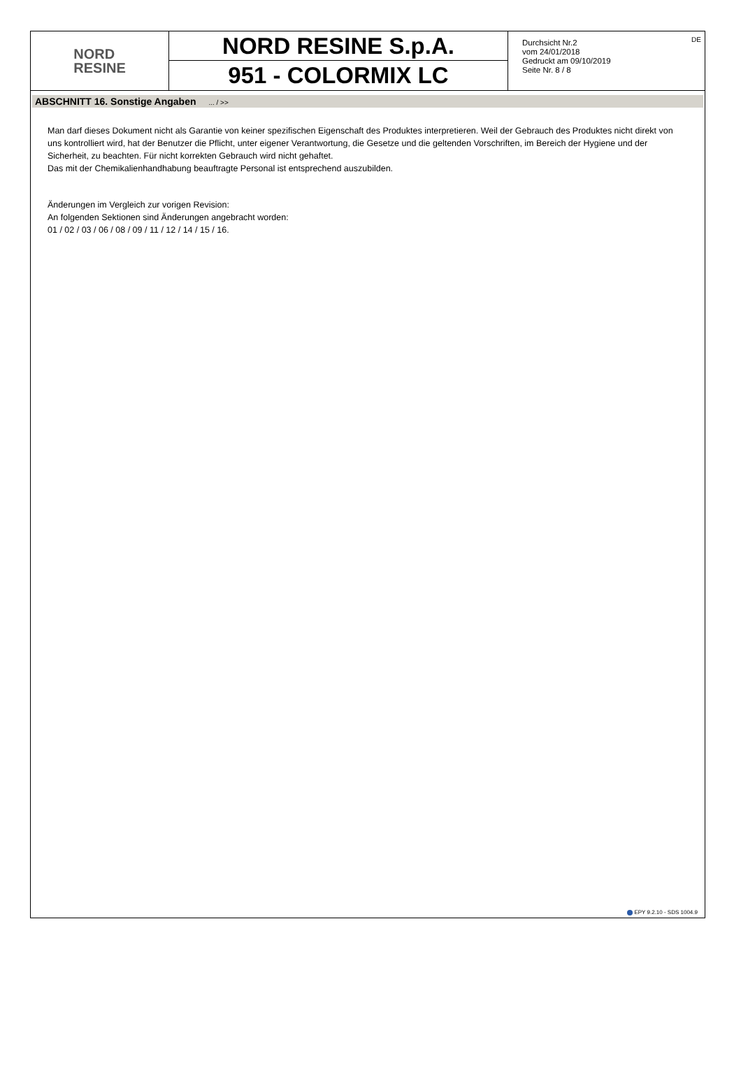NORD
RESINE
NORD RESINE S.p.A.
951 - COLORMIX LC
Durchsicht Nr.2
vom 24/01/2018
Gedruckt am 09/10/2019
Seite Nr. 8 / 8
DE
ABSCHNITT 16. Sonstige Angaben ... / >>
Man darf dieses Dokument nicht als Garantie von keiner spezifischen Eigenschaft des Produktes interpretieren. Weil der Gebrauch des Produktes nicht direkt von uns kontrolliert wird, hat der Benutzer die Pflicht, unter eigener Verantwortung, die Gesetze und die geltenden Vorschriften, im Bereich der Hygiene und der Sicherheit, zu beachten. Für nicht korrekten Gebrauch wird nicht gehaftet.
Das mit der Chemikalienhandhabung beauftragte Personal ist entsprechend auszubilden.
Änderungen im Vergleich zur vorigen Revision:
An folgenden Sektionen sind Änderungen angebracht worden:
01 / 02 / 03 / 06 / 08 / 09 / 11 / 12 / 14 / 15 / 16.
EPY 9.2.10 - SDS 1004.9